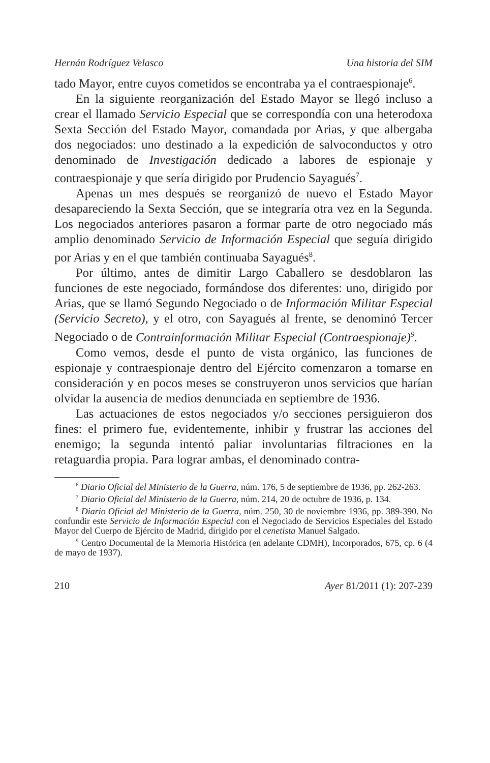Hernán Rodríguez Velasco Una historia del SIM
tado Mayor, entre cuyos cometidos se encontraba ya el contraespionaje<sup>6</sup>.
En la siguiente reorganización del Estado Mayor se llegó incluso a crear el llamado Servicio Especial que se correspondía con una heterodoxa Sexta Sección del Estado Mayor, comandada por Arias, y que albergaba dos negociados: uno destinado a la expedición de salvoconductos y otro denominado de Investigación dedicado a labores de espionaje y contraespionaje y que sería dirigido por Prudencio Sayagués<sup>7</sup>.
Apenas un mes después se reorganizó de nuevo el Estado Mayor desapareciendo la Sexta Sección, que se integraría otra vez en la Segunda. Los negociados anteriores pasaron a formar parte de otro negociado más amplio denominado Servicio de Información Especial que seguía dirigido por Arias y en el que también continuaba Sayagués<sup>8</sup>.
Por último, antes de dimitir Largo Caballero se desdoblaron las funciones de este negociado, formándose dos diferentes: uno, dirigido por Arias, que se llamó Segundo Negociado o de Información Militar Especial (Servicio Secreto), y el otro, con Sayagués al frente, se denominó Tercer Negociado o de Contrainformación Militar Especial (Contraespionaje)<sup>9</sup>.
Como vemos, desde el punto de vista orgánico, las funciones de espionaje y contraespionaje dentro del Ejército comenzaron a tomarse en consideración y en pocos meses se construyeron unos servicios que harían olvidar la ausencia de medios denunciada en septiembre de 1936.
Las actuaciones de estos negociados y/o secciones persiguieron dos fines: el primero fue, evidentemente, inhibir y frustrar las acciones del enemigo; la segunda intentó paliar involuntarias filtraciones en la retaguardia propia. Para lograr ambas, el denominado contra-
<sup>6</sup> Diario Oficial del Ministerio de la Guerra, núm. 176, 5 de septiembre de 1936, pp. 262-263.
<sup>7</sup> Diario Oficial del Ministerio de la Guerra, núm. 214, 20 de octubre de 1936, p. 134.
<sup>8</sup> Diario Oficial del Ministerio de la Guerra, núm. 250, 30 de noviembre 1936, pp. 389-390. No confundir este Servicio de Información Especial con el Negociado de Servicios Especiales del Estado Mayor del Cuerpo de Ejército de Madrid, dirigido por el cenetista Manuel Salgado.
<sup>9</sup> Centro Documental de la Memoria Histórica (en adelante CDMH), Incorporados, 675, cp. 6 (4 de mayo de 1937).
210 Ayer 81/2011 (1): 207-239